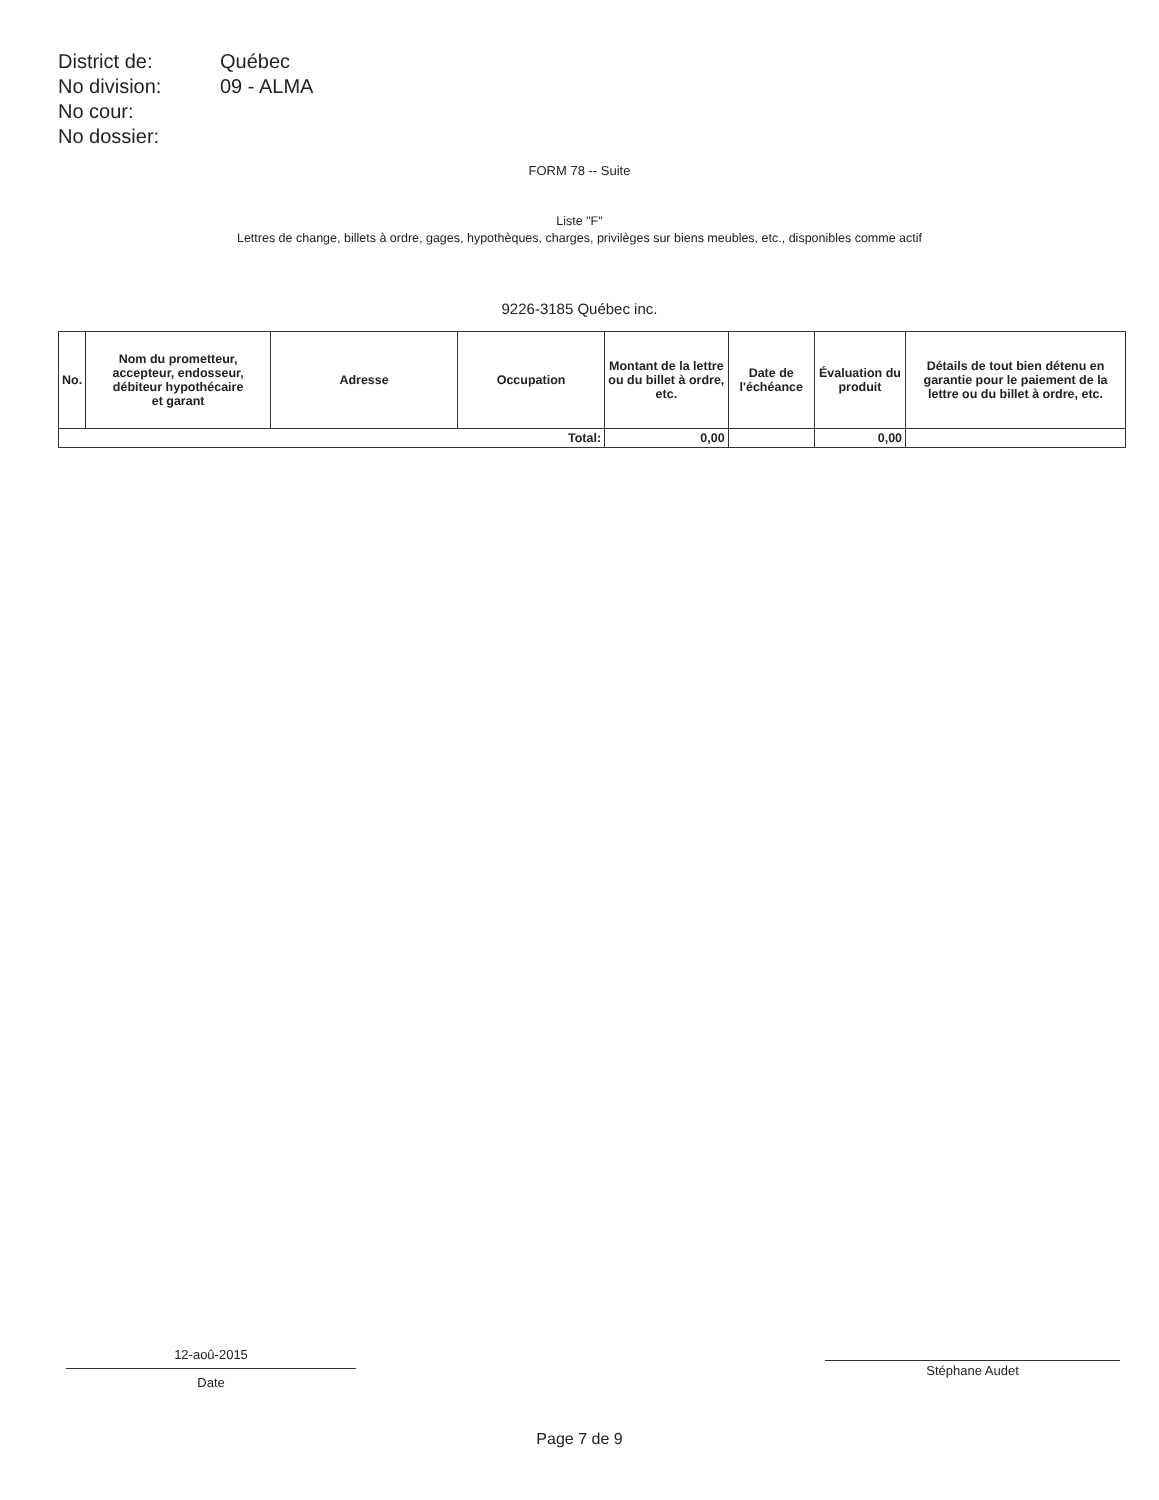| District de: | Québec |
| No division: | 09 - ALMA |
| No cour: | |
| No dossier: | |
FORM 78 -- Suite
Liste "F"
Lettres de change, billets à ordre, gages, hypothèques, charges, privilèges sur biens meubles, etc., disponibles comme actif
9226-3185 Québec inc.
| No. | Nom du prometteur, accepteur, endosseur, débiteur hypothécaire et garant | Adresse | Occupation | Montant de la lettre ou du billet à ordre, etc. | Date de l'échéance | Évaluation du produit | Détails de tout bien détenu en garantie pour le paiement de la lettre ou du billet à ordre, etc. |
| --- | --- | --- | --- | --- | --- | --- | --- |
| Total: | | | | 0,00 | | 0,00 | |
12-aoû-2015
Date
Stéphane Audet
Page 7 de 9